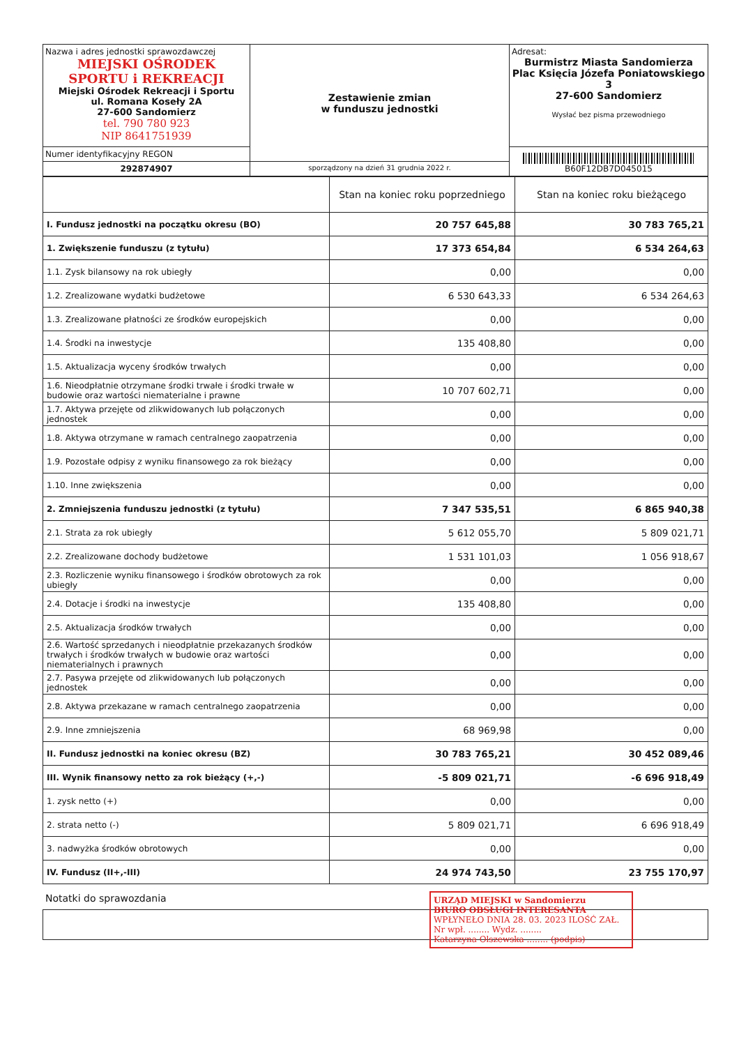| Nazwa i adres jednostki sprawozdawczej MIEJSKI OŚRODEK SPORTU i REKREACJI Miejski Ośrodek Rekreacji i Sportu ul. Romana Koseły 2A 27-600 Sandomierz tel. 790 780 923 NIP 8641751939 | Zestawienie zmian w funduszu jednostki | Adresat: Burmistrz Miasta Sandomierza Plac Księcia Józefa Poniatowskiego 3 27-600 Sandomierz Wysłać bez pisma przewodniego |
| Numer identyfikacyjny REGON | | B60F12DB7D045015 |
| 292874907 | sporządzony na dzień 31 grudnia 2022 r. | |
| | Stan na koniec roku poprzedniego | Stan na koniec roku bieżącego |
| I. Fundusz jednostki na początku okresu (BO) | 20 757 645,88 | 30 783 765,21 |
| 1. Zwiększenie funduszu (z tytułu) | 17 373 654,84 | 6 534 264,63 |
| 1.1. Zysk bilansowy na rok ubiegły | 0,00 | 0,00 |
| 1.2. Zrealizowane wydatki budżetowe | 6 530 643,33 | 6 534 264,63 |
| 1.3. Zrealizowane płatności ze środków europejskich | 0,00 | 0,00 |
| 1.4. Środki na inwestycje | 135 408,80 | 0,00 |
| 1.5. Aktualizacja wyceny środków trwałych | 0,00 | 0,00 |
| 1.6. Nieodpłatnie otrzymane środki trwałe i środki trwałe w budowie oraz wartości niematerialne i prawne | 10 707 602,71 | 0,00 |
| 1.7. Aktywa przejęte od zlikwidowanych lub połączonych jednostek | 0,00 | 0,00 |
| 1.8. Aktywa otrzymane w ramach centralnego zaopatrzenia | 0,00 | 0,00 |
| 1.9. Pozostałe odpisy z wyniku finansowego za rok bieżący | 0,00 | 0,00 |
| 1.10. Inne zwiększenia | 0,00 | 0,00 |
| 2. Zmniejszenia funduszu jednostki (z tytułu) | 7 347 535,51 | 6 865 940,38 |
| 2.1. Strata za rok ubiegły | 5 612 055,70 | 5 809 021,71 |
| 2.2. Zrealizowane dochody budżetowe | 1 531 101,03 | 1 056 918,67 |
| 2.3. Rozliczenie wyniku finansowego i środków obrotowych za rok ubiegły | 0,00 | 0,00 |
| 2.4. Dotacje i środki na inwestycje | 135 408,80 | 0,00 |
| 2.5. Aktualizacja środków trwałych | 0,00 | 0,00 |
| 2.6. Wartość sprzedanych i nieodpłatnie przekazanych środków trwałych i środków trwałych w budowie oraz wartości niematerialnych i prawnych | 0,00 | 0,00 |
| 2.7. Pasywa przejęte od zlikwidowanych lub połączonych jednostek | 0,00 | 0,00 |
| 2.8. Aktywa przekazane w ramach centralnego zaopatrzenia | 0,00 | 0,00 |
| 2.9. Inne zmniejszenia | 68 969,98 | 0,00 |
| II. Fundusz jednostki na koniec okresu (BZ) | 30 783 765,21 | 30 452 089,46 |
| III. Wynik finansowy netto za rok bieżący (+,-) | -5 809 021,71 | -6 696 918,49 |
| 1. zysk netto (+) | 0,00 | 0,00 |
| 2. strata netto (-) | 5 809 021,71 | 6 696 918,49 |
| 3. nadwyżka środków obrotowych | 0,00 | 0,00 |
| IV. Fundusz (II+,-III) | 24 974 743,50 | 23 755 170,97 |
Notatki do sprawozdania
URZĄD MIEJSKI w Sandomierzu
BIURO OBSŁUGI INTERESANTA
WPŁYNEŁO DNIA 28. 03. 2023 ILOŚĆ ZAŁ.
Nr wpł. ........ Wydz. ........
Katarzyna Olszewska ........ (podpis)